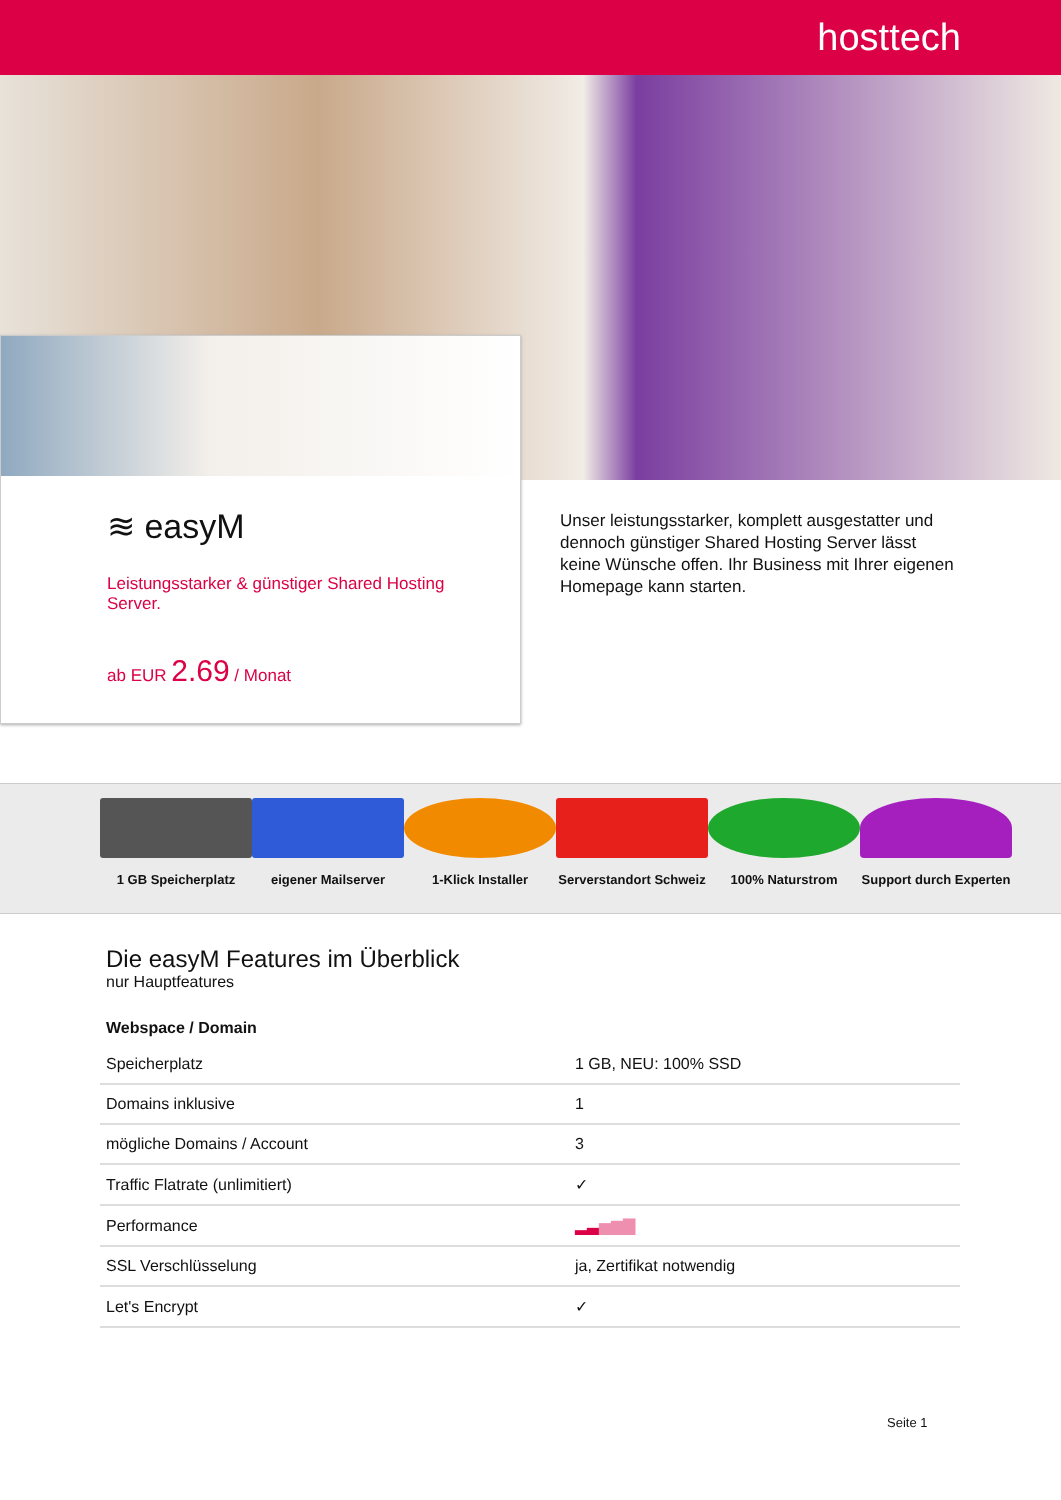hosttech
≋ easyM
Leistungsstarker & günstiger Shared Hosting Server.
ab EUR 2.69 / Monat
Unser leistungsstarker, komplett ausgestatter und dennoch günstiger Shared Hosting Server lässt keine Wünsche offen. Ihr Business mit Ihrer eigenen Homepage kann starten.
1 GB Speicherplatz eigener Mailserver 1-Klick Installer Serverstandort Schweiz
100% Naturstrom Support durch Experten
Die easyM Features im Überblick
nur Hauptfeatures
Webspace / Domain
| Speicherplatz | 1 GB, NEU: 100% SSD |
| Domains inklusive | 1 |
| mögliche Domains / Account | 3 |
| Traffic Flatrate (unlimitiert) | ✓ |
| Performance | ▂▃ ▅▆▇ |
| SSL Verschlüsselung | ja, Zertifikat notwendig |
| Let's Encrypt | ✓ |
Seite 1